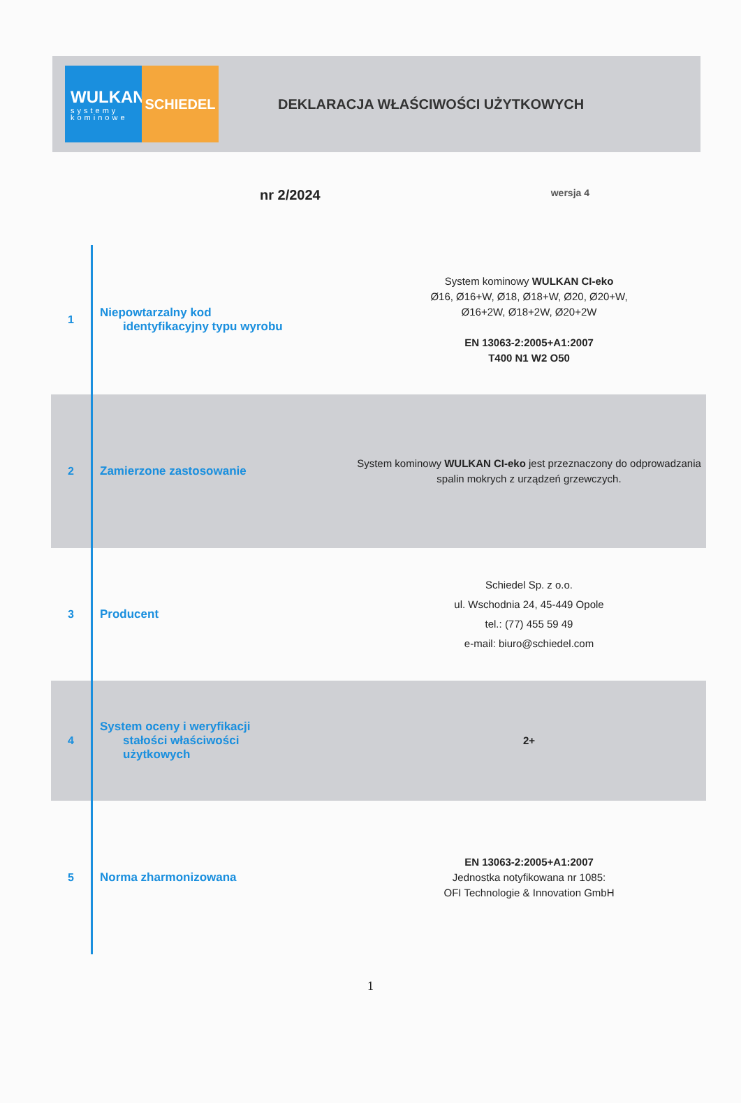WULKAN
systemy
kominowe
SCHIEDEL
DEKLARACJA WŁAŚCIWOŚCI UŻYTKOWYCH
nr 2/2024
wersja 4
| 1 | Niepowtarzalny kod identyfikacyjny typu wyrobu | System kominowy WULKAN CI-eko Ø16, Ø16+W, Ø18, Ø18+W, Ø20, Ø20+W, Ø16+2W, Ø18+2W, Ø20+2W EN 13063-2:2005+A1:2007 T400 N1 W2 O50 |
| 2 | Zamierzone zastosowanie | System kominowy WULKAN CI-eko jest przeznaczony do odprowadzania spalin mokrych z urządzeń grzewczych. |
| 3 | Producent | Schiedel Sp. z o.o. ul. Wschodnia 24, 45-449 Opole tel.: (77) 455 59 49 e-mail: biuro@schiedel.com |
| 4 | System oceny i weryfikacji stałości właściwości użytkowych | 2+ |
| 5 | Norma zharmonizowana | EN 13063-2:2005+A1:2007 Jednostka notyfikowana nr 1085: OFI Technologie & Innovation GmbH |
1